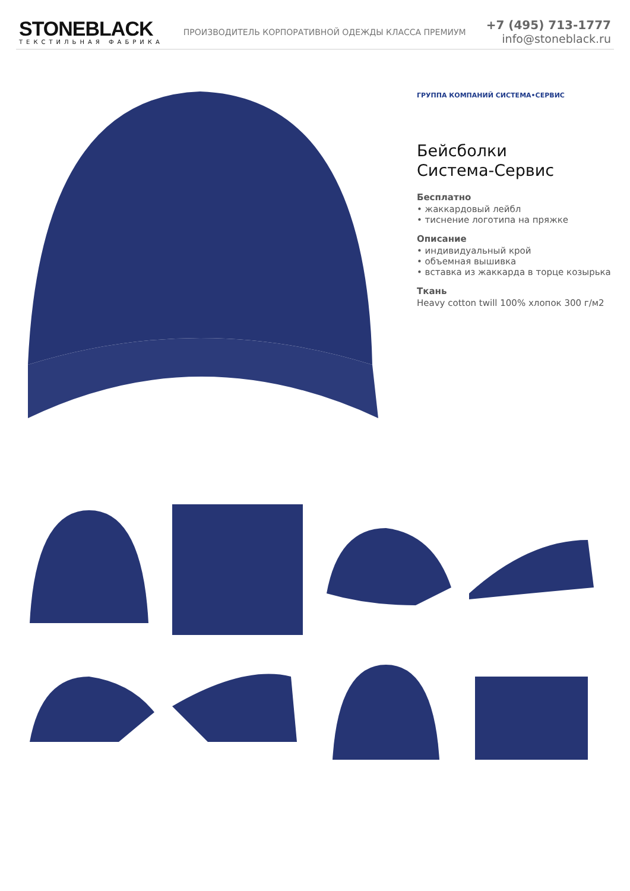STONEBLACK
ТЕКСТИЛЬНАЯ ФАБРИКА
ПРОИЗВОДИТЕЛЬ КОРПОРАТИВНОЙ ОДЕЖДЫ КЛАССА ПРЕМИУМ
+7 (495) 713-1777
info@stoneblack.ru
ГРУППА КОМПАНИЙ СИСТЕМА•СЕРВИС
Бейсболки
Система-Сервис
Бесплатно
• жаккардовый лейбл
• тиснение логотипа на пряжке
Описание
• индивидуальный крой
• объемная вышивка
• вставка из жаккарда в торце козырька
Ткань
Heavy cotton twill 100% хлопок 300 г/м2